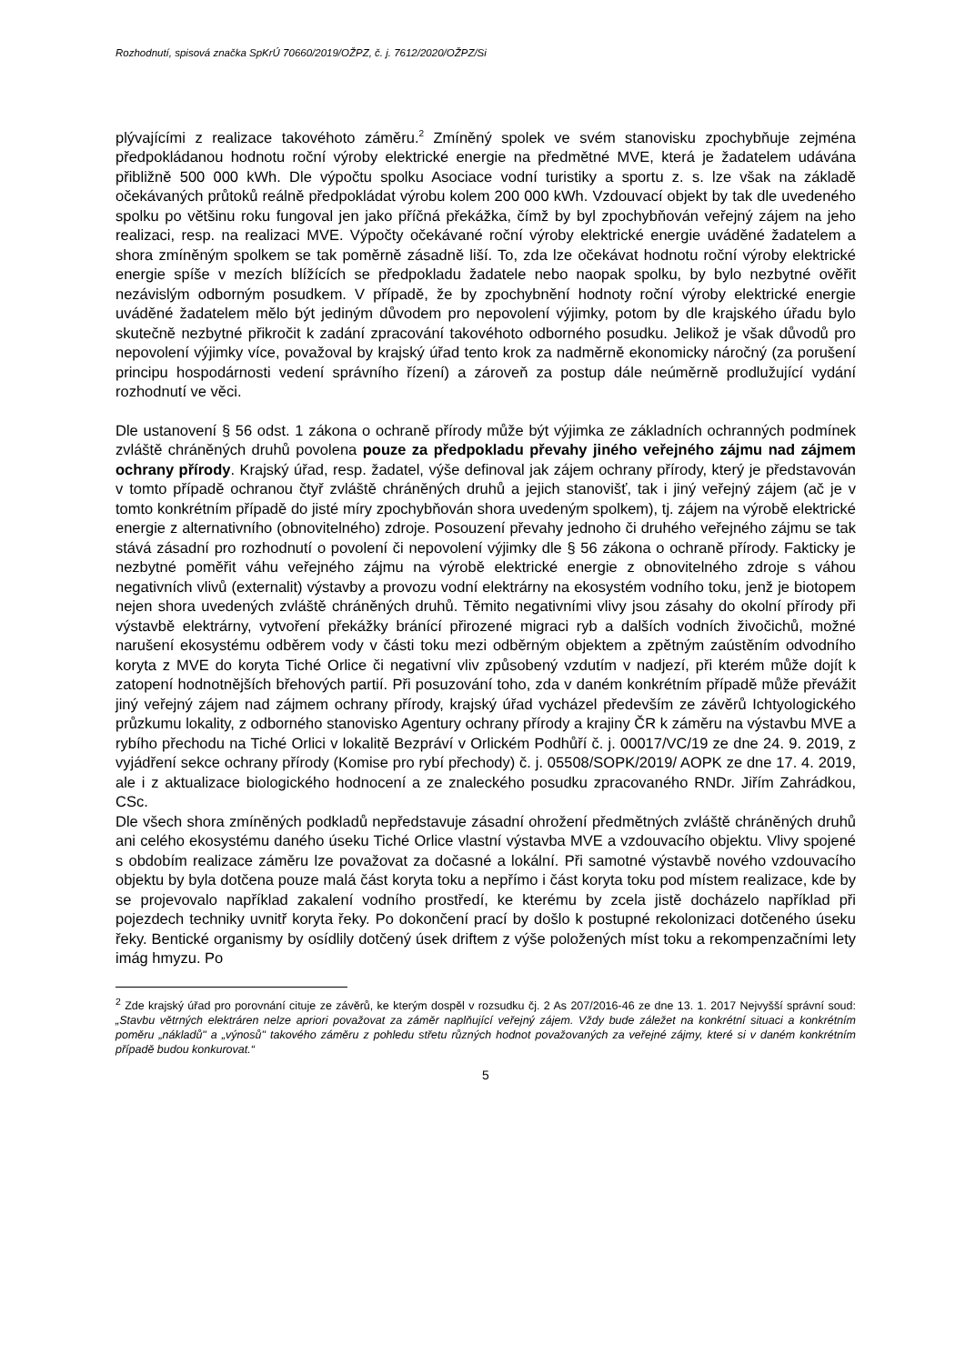Rozhodnutí, spisová značka SpKrÚ 70660/2019/OŽPZ, č. j. 7612/2020/OŽPZ/Si
plývajícími z realizace takovéhoto záměru.<sup>2</sup> Zmíněný spolek ve svém stanovisku zpochybňuje zejména předpokládanou hodnotu roční výroby elektrické energie na předmětné MVE, která je žadatelem udávána přibližně 500 000 kWh. Dle výpočtu spolku Asociace vodní turistiky a sportu z. s. lze však na základě očekávaných průtoků reálně předpokládat výrobu kolem 200 000 kWh. Vzdouvací objekt by tak dle uvedeného spolku po většinu roku fungoval jen jako příčná překážka, čímž by byl zpochybňován veřejný zájem na jeho realizaci, resp. na realizaci MVE. Výpočty očekávané roční výroby elektrické energie uváděné žadatelem a shora zmíněným spolkem se tak poměrně zásadně liší. To, zda lze očekávat hodnotu roční výroby elektrické energie spíše v mezích blížících se předpokladu žadatele nebo naopak spolku, by bylo nezbytné ověřit nezávislým odborným posudkem. V případě, že by zpochybnění hodnoty roční výroby elektrické energie uváděné žadatelem mělo být jediným důvodem pro nepovolení výjimky, potom by dle krajského úřadu bylo skutečně nezbytné přikročit k zadání zpracování takovéhoto odborného posudku. Jelikož je však důvodů pro nepovolení výjimky více, považoval by krajský úřad tento krok za nadměrně ekonomicky náročný (za porušení principu hospodárnosti vedení správního řízení) a zároveň za postup dále neúměrně prodlužující vydání rozhodnutí ve věci.
Dle ustanovení § 56 odst. 1 zákona o ochraně přírody může být výjimka ze základních ochranných podmínek zvláště chráněných druhů povolena pouze za předpokladu převahy jiného veřejného zájmu nad zájmem ochrany přírody. Krajský úřad, resp. žadatel, výše definoval jak zájem ochrany přírody, který je představován v tomto případě ochranou čtyř zvláště chráněných druhů a jejich stanovišť, tak i jiný veřejný zájem (ač je v tomto konkrétním případě do jisté míry zpochybňován shora uvedeným spolkem), tj. zájem na výrobě elektrické energie z alternativního (obnovitelného) zdroje. Posouzení převahy jednoho či druhého veřejného zájmu se tak stává zásadní pro rozhodnutí o povolení či nepovolení výjimky dle § 56 zákona o ochraně přírody. Fakticky je nezbytné poměřit váhu veřejného zájmu na výrobě elektrické energie z obnovitelného zdroje s váhou negativních vlivů (externalit) výstavby a provozu vodní elektrárny na ekosystém vodního toku, jenž je biotopem nejen shora uvedených zvláště chráněných druhů. Těmito negativními vlivy jsou zásahy do okolní přírody při výstavbě elektrárny, vytvoření překážky bránící přirozené migraci ryb a dalších vodních živočichů, možné narušení ekosystému odběrem vody v části toku mezi odběrným objektem a zpětným zaústěním odvodního koryta z MVE do koryta Tiché Orlice či negativní vliv způsobený vzdutím v nadjezí, při kterém může dojít k zatopení hodnotnějších břehových partií. Při posuzování toho, zda v daném konkrétním případě může převážit jiný veřejný zájem nad zájmem ochrany přírody, krajský úřad vycházel především ze závěrů Ichtyologického průzkumu lokality, z odborného stanovisko Agentury ochrany přírody a krajiny ČR k záměru na výstavbu MVE a rybího přechodu na Tiché Orlici v lokalitě Bezpráví v Orlickém Podhůří č. j. 00017/VC/19 ze dne 24. 9. 2019, z vyjádření sekce ochrany přírody (Komise pro rybí přechody) č. j. 05508/SOPK/2019/ AOPK ze dne 17. 4. 2019, ale i z aktualizace biologického hodnocení a ze znaleckého posudku zpracovaného RNDr. Jiřím Zahrádkou, CSc.
Dle všech shora zmíněných podkladů nepředstavuje zásadní ohrožení předmětných zvláště chráněných druhů ani celého ekosystému daného úseku Tiché Orlice vlastní výstavba MVE a vzdouvacího objektu. Vlivy spojené s obdobím realizace záměru lze považovat za dočasné a lokální. Při samotné výstavbě nového vzdouvacího objektu by byla dotčena pouze malá část koryta toku a nepřímo i část koryta toku pod místem realizace, kde by se projevovalo například zakalení vodního prostředí, ke kterému by zcela jistě docházelo například při pojezdech techniky uvnitř koryta řeky. Po dokončení prací by došlo k postupné rekolonizaci dotčeného úseku řeky. Bentické organismy by osídlily dotčený úsek driftem z výše položených míst toku a rekompenzačními lety imág hmyzu. Po
<sup>2</sup> Zde krajský úřad pro porovnání cituje ze závěrů, ke kterým dospěl v rozsudku čj. 2 As 207/2016-46 ze dne 13. 1. 2017 Nejvyšší správní soud: „Stavbu větrných elektráren nelze apriori považovat za záměr naplňující veřejný zájem. Vždy bude záležet na konkrétní situaci a konkrétním poměru „nákladů" a „výnosů" takového záměru z pohledu střetu různých hodnot považovaných za veřejné zájmy, které si v daném konkrétním případě budou konkurovat.“
5